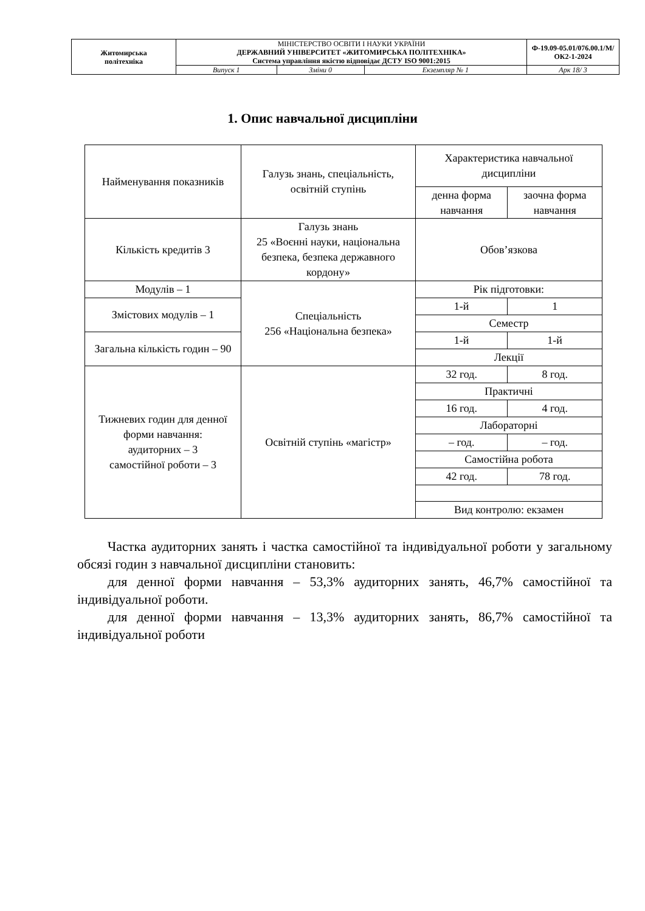| Житомирська політехніка | МІНІСТЕРСТВО ОСВІТИ І НАУКИ УКРАЇНИ ДЕРЖАВНИЙ УНІВЕРСИТЕТ «ЖИТОМИРСЬКА ПОЛІТЕХНІКА» Система управління якістю відповідає ДСТУ ISO 9001:2015 | | | Ф-19.09-05.01/076.00.1/М/ОК2-1-2024 |
| | Випуск 1 | Зміни 0 | Екземпляр № 1 | Арк 18/ 3 |
1. Опис навчальної дисципліни
| Найменування показників | Галузь знань, спеціальність, освітній ступінь | Характеристика навчальної дисципліни | |
| --- | --- | --- | --- |
| | | денна форма навчання | заочна форма навчання |
| Кількість кредитів 3 | Галузь знань 25 «Воєнні науки, національна безпека, безпека державного кордону» | Обов’язкова | |
| Модулів – 1 | Спеціальність 256 «Національна безпека» | Рік підготовки: | |
| Змістових модулів – 1 | | 1-й | 1 |
| | | Семестр | |
| Загальна кількість годин – 90 | | 1-й | 1-й |
| | | Лекції | |
| Тижневих годин для денної форми навчання: аудиторних – 3 самостійної роботи – 3 | Освітній ступінь «магістр» | 32 год. | 8 год. |
| | | Практичні | |
| | | 16 год. | 4 год. |
| | | Лабораторні | |
| | | – год. | – год. |
| | | Самостійна робота | |
| | | 42 год. | 78 год. |
| | | Вид контролю: екзамен | |
Частка аудиторних занять і частка самостійної та індивідуальної роботи у загальному обсязі годин з навчальної дисципліни становить:
для денної форми навчання – 53,3% аудиторних занять, 46,7% самостійної та індивідуальної роботи.
для денної форми навчання – 13,3% аудиторних занять, 86,7% самостійної та індивідуальної роботи